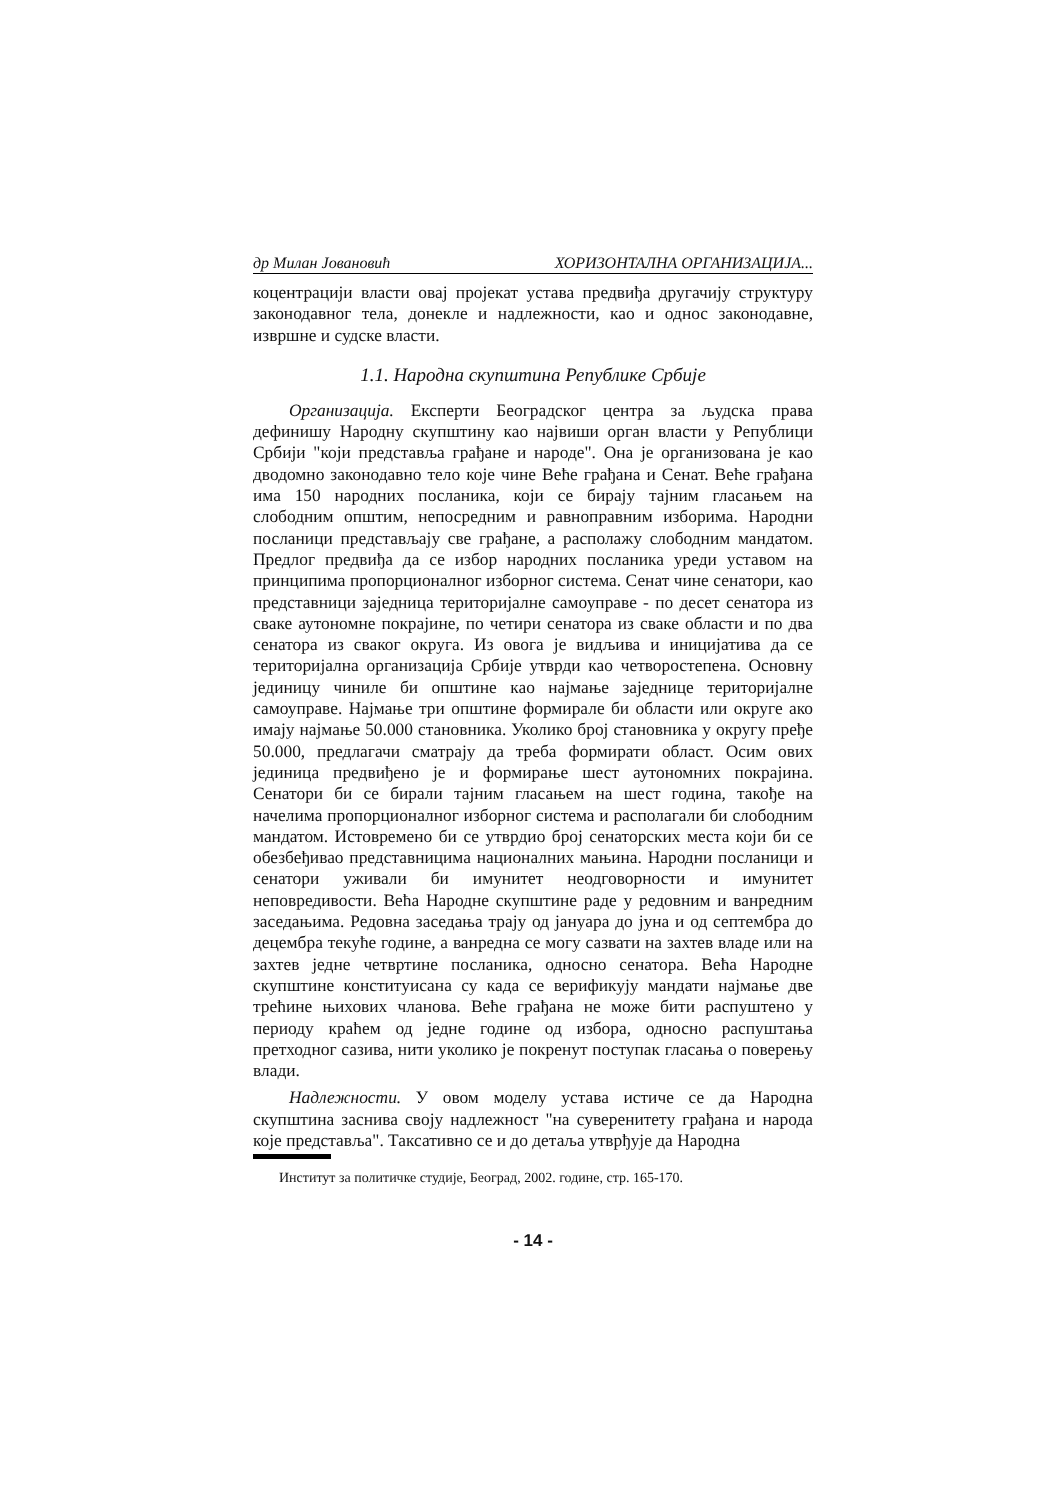др Милан Јовановић ХОРИЗОНТАЛНА ОРГАНИЗАЦИЈА...
коцентрацији власти овај пројекат устава предвиђа другачију структуру законодавног тела, донекле и надлежности, као и однос законодавне, извршне и судске власти.
1.1. Народна скупштина Републике Србије
Организација. Експерти Београдског центра за људска права дефинишу Народну скупштину као највиши орган власти у Републици Србији "који представља грађане и народе". Она је организована је као дводомно законодавно тело које чине Веће грађана и Сенат. Веће грађана има 150 народних посланика, који се бирају тајним гласањем на слободним општим, непосредним и равноправним изборима. Народни посланици представљају све грађане, а располажу слободним мандатом. Предлог предвиђа да се избор народних посланика уреди уставом на принципима пропорционалног изборног система. Сенат чине сенатори, као представници заједница територијалне самоуправе - по десет сенатора из сваке аутономне покрајине, по четири сенатора из сваке области и по два сенатора из сваког округа. Из овога је видљива и иницијатива да се територијална организација Србије утврди као четворостепена. Основну јединицу чиниле би општине као најмање заједнице територијалне самоуправе. Најмање три општине формирале би области или округе ако имају најмање 50.000 становника. Уколико број становника у округу пређе 50.000, предлагачи сматрају да треба формирати област. Осим ових јединица предвиђено је и формирање шест аутономних покрајина. Сенатори би се бирали тајним гласањем на шест година, такође на начелима пропорционалног изборног система и располагали би слободним мандатом. Истовремено би се утврдио број сенаторских места који би се обезбеђивао представницима националних мањина. Народни посланици и сенатори уживали би имунитет неодговорности и имунитет неповредивости. Већа Народне скупштине раде у редовним и ванредним заседањима. Редовна заседања трају од јануара до јуна и од септембра до децембра текуће године, а ванредна се могу сазвати на захтев владе или на захтев једне четвртине посланика, односно сенатора. Већа Народне скупштине конституисана су када се верификују мандати најмање две трећине њихових чланова. Веће грађана не може бити распуштено у периоду краћем од једне године од избора, односно распуштања претходног сазива, нити уколико је покренут поступак гласања о поверењу влади.
Надлежности. У овом моделу устава истиче се да Народна скупштина заснива своју надлежност "на суверенитету грађана и народа које представља". Таксативно се и до детаља утврђује да Народна
Институт за политичке студије, Београд, 2002. године, стр. 165-170.
- 14 -